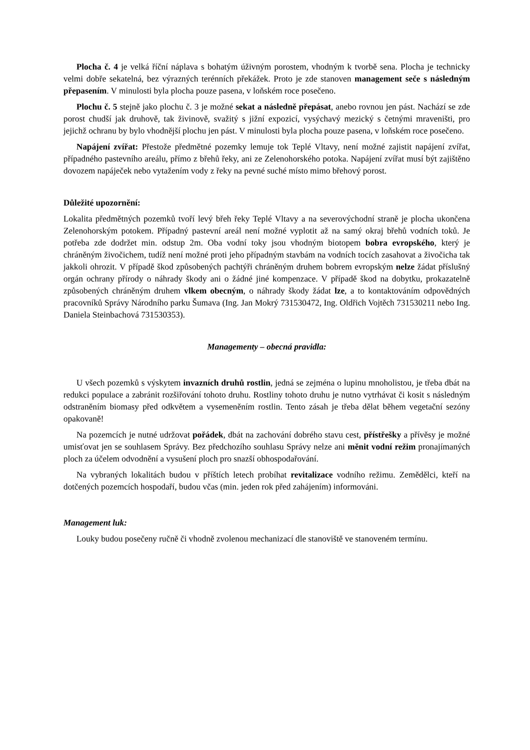Plocha č. 4 je velká říční náplava s bohatým úživným porostem, vhodným k tvorbě sena. Plocha je technicky velmi dobře sekatelná, bez výrazných terénních překážek. Proto je zde stanoven management seče s následným přepasením. V minulosti byla plocha pouze pasena, v loňském roce posečeno.
Plochu č. 5 stejně jako plochu č. 3 je možné sekat a následně přepásat, anebo rovnou jen pást. Nachází se zde porost chudší jak druhově, tak živinově, svažitý s jižní expozicí, vysýchavý mezický s četnými mraveništi, pro jejichž ochranu by bylo vhodnější plochu jen pást. V minulosti byla plocha pouze pasena, v loňském roce posečeno.
Napájení zvířat: Přestože předmětné pozemky lemuje tok Teplé Vltavy, není možné zajistit napájení zvířat, případného pastevního areálu, přímo z břehů řeky, ani ze Zelenohorského potoka. Napájení zvířat musí být zajištěno dovozem napáječek nebo vytažením vody z řeky na pevné suché místo mimo břehový porost.
Důležité upozornění:
Lokalita předmětných pozemků tvoří levý břeh řeky Teplé Vltavy a na severovýchodní straně je plocha ukončena Zelenohorským potokem. Případný pastevní areál není možné vyplotit až na samý okraj břehů vodních toků. Je potřeba zde dodržet min. odstup 2m. Oba vodní toky jsou vhodným biotopem bobra evropského, který je chráněným živočichem, tudíž není možné proti jeho případným stavbám na vodních tocích zasahovat a živočicha tak jakkoli ohrozit. V případě škod způsobených pachtýři chráněným druhem bobrem evropským nelze žádat příslušný orgán ochrany přírody o náhrady škody ani o žádné jiné kompenzace. V případě škod na dobytku, prokazatelně způsobených chráněným druhem vlkem obecným, o náhrady škody žádat lze, a to kontaktováním odpovědných pracovníků Správy Národního parku Šumava (Ing. Jan Mokrý 731530472, Ing. Oldřich Vojtěch 731530211 nebo Ing. Daniela Steinbachová 731530353).
Managementy – obecná pravidla:
U všech pozemků s výskytem invazních druhů rostlin, jedná se zejména o lupinu mnoholistou, je třeba dbát na redukci populace a zabránit rozšiřování tohoto druhu. Rostliny tohoto druhu je nutno vytrhávat či kosit s následným odstraněním biomasy před odkvětem a vysemeněním rostlin. Tento zásah je třeba dělat během vegetační sezóny opakovaně!
Na pozemcích je nutné udržovat pořádek, dbát na zachování dobrého stavu cest, přístřešky a přívěsy je možné umisťovat jen se souhlasem Správy. Bez předchozího souhlasu Správy nelze ani měnit vodní režim pronajímaných ploch za účelem odvodnění a vysušení ploch pro snazší obhospodařování.
Na vybraných lokalitách budou v příštích letech probíhat revitalizace vodního režimu. Zemědělci, kteří na dotčených pozemcích hospodaří, budou včas (min. jeden rok před zahájením) informováni.
Management luk:
Louky budou posečeny ručně či vhodně zvolenou mechanizací dle stanoviště ve stanoveném termínu.